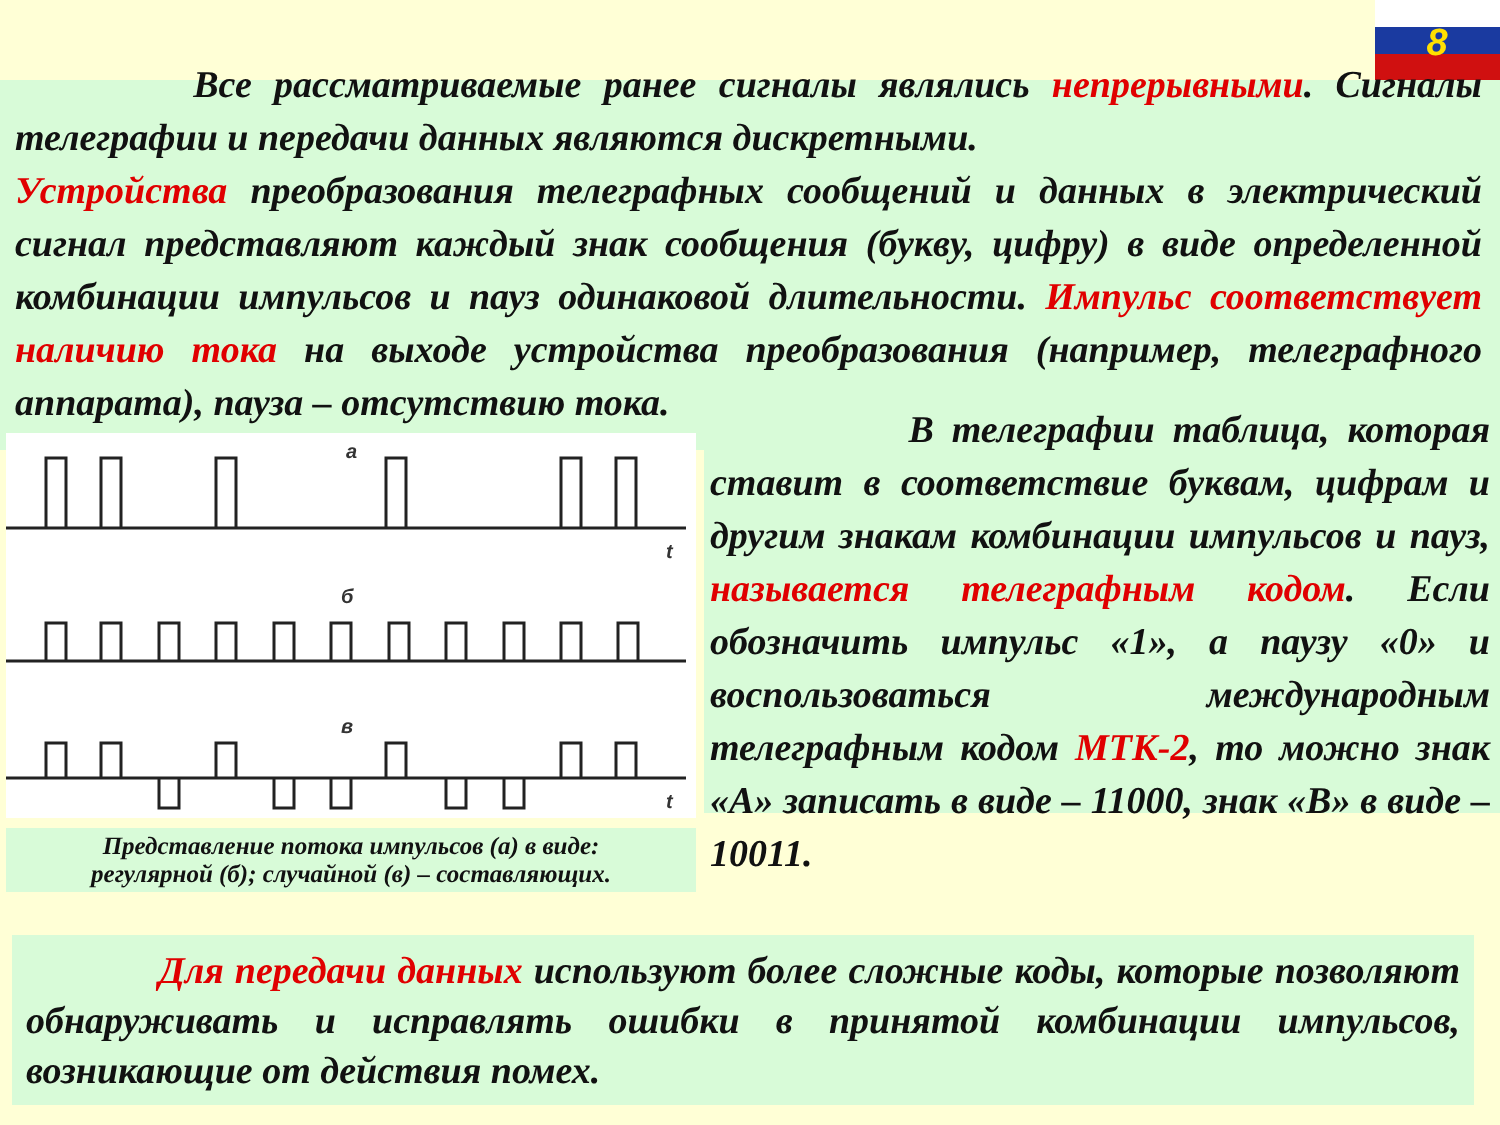8
Все рассматриваемые ранее сигналы являлись непрерывными. Сигналы телеграфии и передачи данных являются дискретными.
Устройства преобразования телеграфных сообщений и данных в электрический сигнал представляют каждый знак сообщения (букву, цифру) в виде определенной комбинации импульсов и пауз одинаковой длительности. Импульс соответствует наличию тока на выходе устройства преобразования (например, телеграфного аппарата), пауза – отсутствию тока.
а
t
б
в
t
Представление потока импульсов (а) в виде:
регулярной (б); случайной (в) – составляющих.
В телеграфии таблица, которая ставит в соответствие буквам, цифрам и другим знакам комбинации импульсов и пауз, называется телеграфным кодом. Если обозначить импульс «1», а паузу «0» и воспользоваться международным телеграфным кодом МТК-2, то можно знак «А» записать в виде – 11000, знак «В» в виде – 10011.
Для передачи данных используют более сложные коды, которые позволяют обнаруживать и исправлять ошибки в принятой комбинации импульсов, возникающие от действия помех.